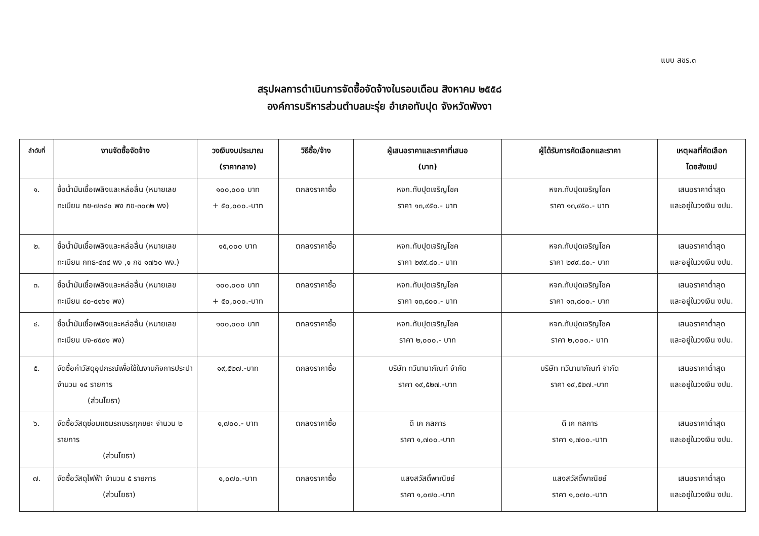แบบ สขร.๓
สรุปผลการดำเนินการจัดซื้อจัดจ้างในรอบเดือน สิงหาคม ๒๕๕๘
องค์การบริหารส่วนตำบลมะรุ่ย อำเภอทับปุด จังหวัดพังงา
| ลำดับที่ | งานจัดซื้อจัดจ้าง | วงเงินงบประมาณ (ราคากลาง) | วิธีซื้อ/จ้าง | ผู้เสนอราคาและราคาที่เสนอ (บาท) | ผู้ได้รับการคัดเลือกและราคา | เหตุผลที่คัดเลือก โดยสังเขป |
| --- | --- | --- | --- | --- | --- | --- |
| ๑. | ซื้อน้ำมันเชื้อเพลิงและหล่อลื่น (หมายเลขทะเบียน กข-๗๓๔๐ พง กข-๓๐๓๒ พง) | ๑๐๐,๐๐๐ บาท + ๕๐,๐๐๐.-บาท | ตกลงราคาซื้อ | หจก.ทับปุดเจริญโชค ราคา ๑๓,๙๕๐.- บาท | หจก.ทับปุดเจริญโชค ราคา ๑๓,๙๕๐.- บาท | เสนอราคาต่ำสุด และอยู่ในวงเงิน งปม. |
| ๒. | ซื้อน้ำมันเชื้อเพลิงและหล่อลื่น (หมายเลขทะเบียน กทธ-๔๓๔ พง ,๑ กข ๑๗๖๐ พง.) | ๑๕,๐๐๐ บาท | ตกลงราคาซื้อ | หจก.ทับปุดเจริญโชค ราคา ๒๙๙.๘๐.- บาท | หจก.ทับปุดเจริญโชค ราคา ๒๙๙.๘๐.- บาท | เสนอราคาต่ำสุด และอยู่ในวงเงิน งปม. |
| ๓. | ซื้อน้ำมันเชื้อเพลิงและหล่อลื่น (หมายเลขทะเบียน ๘๐-๔๑๖๑ พง) | ๑๐๐,๐๐๐ บาท + ๕๐,๐๐๐.-บาท | ตกลงราคาซื้อ | หจก.ทับปุดเจริญโชค ราคา ๑๓,๘๐๐.- บาท | หจก.ทับปุดเจริญโชค ราคา ๑๓,๘๐๐.- บาท | เสนอราคาต่ำสุด และอยู่ในวงเงิน งปม. |
| ๔. | ซื้อน้ำมันเชื้อเพลิงและหล่อลื่น (หมายเลขทะเบียน บจ-๙๕๙๑ พง) | ๑๐๐,๐๐๐ บาท | ตกลงราคาซื้อ | หจก.ทับปุดเจริญโชค ราคา ๒,๐๐๐.- บาท | หจก.ทับปุดเจริญโชค ราคา ๒,๐๐๐.- บาท | เสนอราคาต่ำสุด และอยู่ในวงเงิน งปม. |
| ๕. | จัดซื้อค่าวัสดุอุปกรณ์เพื่อใช้ในงานกิจการประปา จำนวน ๑๔ รายการ (ส่วนโยธา) | ๑๙,๕๒๗.-บาท | ตกลงราคาซื้อ | บริษัท ทวีนานาภัณฑ์ จำกัด ราคา ๑๙,๕๒๗.-บาท | บริษัท ทวีนานาภัณฑ์ จำกัด ราคา ๑๙,๕๒๗.-บาท | เสนอราคาต่ำสุด และอยู่ในวงเงิน งปม. |
| ๖. | จัดซื้อวัสดุซ่อมแซมรถบรรทุกขยะ จำนวน ๒ รายการ (ส่วนโยธา) | ๑,๗๐๐.- บาท | ตกลงราคาซื้อ | ดี เค กลการ ราคา ๑,๗๐๐.-บาท | ดี เค กลการ ราคา ๑,๗๐๐.-บาท | เสนอราคาต่ำสุด และอยู่ในวงเงิน งปม. |
| ๗. | จัดซื้อวัสดุไฟฟ้า จำนวน ๕ รายการ (ส่วนโยธา) | ๑,๐๗๐.-บาท | ตกลงราคาซื้อ | แสงสวัสดิ์พาณิชย์ ราคา ๑,๐๗๐.-บาท | แสงสวัสดิ์พาณิชย์ ราคา ๑,๐๗๐.-บาท | เสนอราคาต่ำสุด และอยู่ในวงเงิน งปม. |